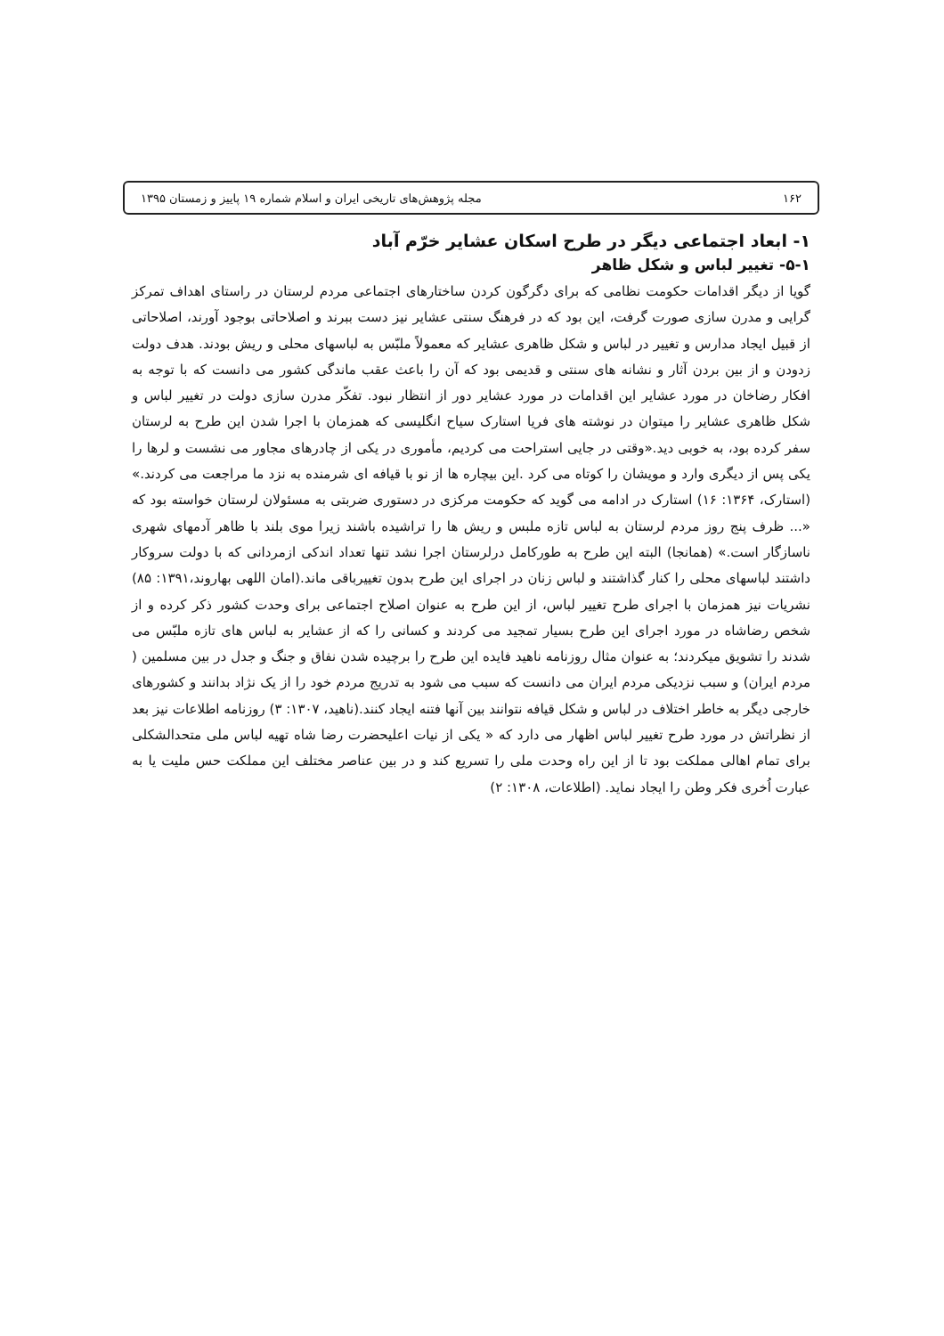۱۶۲ مجله پژوهش‌های تاریخی ایران و اسلام شماره ۱۹ پاییز و زمستان ۱۳۹۵
۱- ابعاد اجتماعی دیگر در طرح اسکان عشایر خرّم آباد
۵-۱- تغییر لباس و شکل ظاهر
گویا از دیگر اقدامات حکومت نظامی که برای دگرگون کردن ساختارهای اجتماعی مردم لرستان در راستای اهداف تمرکز گرایی و مدرن سازی صورت گرفت، این بود که در فرهنگ سنتی عشایر نیز دست ببرند و اصلاحاتی بوجود آورند، اصلاحاتی از قبیل ایجاد مدارس و تغییر در لباس و شکل ظاهری عشایر که معمولاً ملبّس به لباسهای محلی و ریش بودند. هدف دولت زدودن و از بین بردن آثار و نشانه های سنتی و قدیمی بود که آن را باعث عقب ماندگی کشور می دانست که با توجه به افکار رضاخان در مورد عشایر این اقدامات در مورد عشایر دور از انتظار نبود. تفکّر مدرن سازی دولت در تغییر لباس و شکل ظاهری عشایر را میتوان در نوشته های فریا استارک سیاح انگلیسی که همزمان با اجرا شدن این طرح به لرستان سفر کرده بود، به خوبی دید.«وقتی در جایی استراحت می کردیم، مأموری در یکی از چادرهای مجاور می نشست و لرها را یکی پس از دیگری وارد و مویشان را کوتاه می کرد .این بیچاره ها از نو با قیافه ای شرمنده به نزد ما مراجعت می کردند.» (استارک، ۱۳۶۴: ۱۶) استارک در ادامه می گوید که حکومت مرکزی در دستوری ضربتی به مسئولان لرستان خواسته بود که «... ظرف پنج روز مردم لرستان به لباس تازه ملبس و ریش ها را تراشیده باشند زیرا موی بلند با ظاهر آدمهای شهری ناسازگار است.» (همانجا) البته این طرح به طورکامل درلرستان اجرا نشد تنها تعداد اندکی ازمردانی که با دولت سروکار داشتند لباسهای محلی را کنار گذاشتند و لباس زنان در اجرای این طرح بدون تغییرباقی ماند.(امان اللهی بهاروند،۱۳۹۱: ۸۵) نشریات نیز همزمان با اجرای طرح تغییر لباس، از این طرح به عنوان اصلاح اجتماعی برای وحدت کشور ذکر کرده و از شخص رضاشاه در مورد اجرای این طرح بسیار تمجید می کردند و کسانی را که از عشایر به لباس های تازه ملبّس می شدند را تشویق میکردند؛ به عنوان مثال روزنامه ناهید فایده این طرح را برچیده شدن نفاق و جنگ و جدل در بین مسلمین ( مردم ایران) و سبب نزدیکی مردم ایران می دانست که سبب می شود به تدریج مردم خود را از یک نژاد بدانند و کشورهای خارجی دیگر به خاطر اختلاف در لباس و شکل قیافه نتوانند بین آنها فتنه ایجاد کنند.(ناهید، ۱۳۰۷: ۳) روزنامه اطلاعات نیز بعد از نظراتش در مورد طرح تغییر لباس اظهار می دارد که « یکی از نیات اعلیحضرت رضا شاه تهیه لباس ملی متحدالشکلی برای تمام اهالی مملکت بود تا از این راه وحدت ملی را تسریع کند و در بین عناصر مختلف این مملکت حس ملیت یا به عبارت اُخری فکر وطن را ایجاد نماید. (اطلاعات، ۱۳۰۸: ۲)